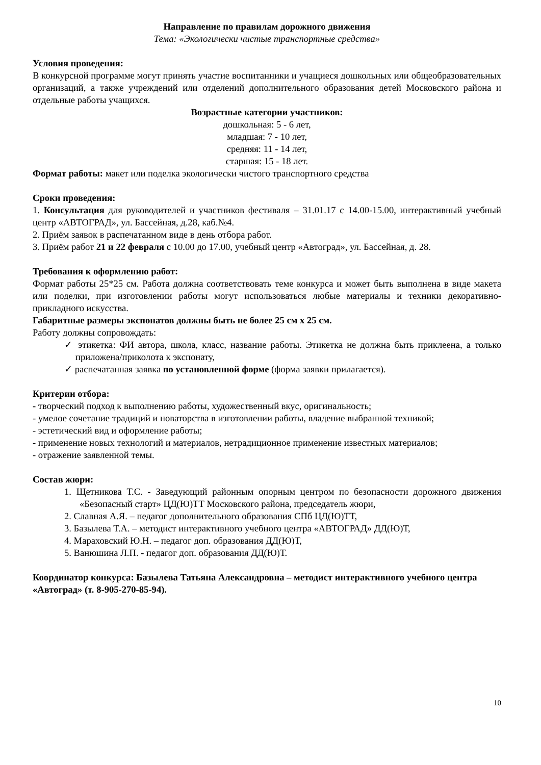Направление по правилам дорожного движения
Тема: «Экологически чистые транспортные средства»
Условия проведения:
В конкурсной программе могут принять участие воспитанники и учащиеся дошкольных или общеобразовательных организаций, а также учреждений или отделений дополнительного образования детей Московского района и отдельные работы учащихся.
Возрастные категории участников:
дошкольная: 5 - 6 лет,
младшая: 7 - 10 лет,
средняя: 11 - 14 лет,
старшая: 15 - 18 лет.
Формат работы: макет или поделка экологически чистого транспортного средства
Сроки проведения:
1. Консультация для руководителей и участников фестиваля – 31.01.17 с 14.00-15.00, интерактивный учебный центр «АВТОГРАД», ул. Бассейная, д.28, каб.№4.
2. Приём заявок в распечатанном виде в день отбора работ.
3. Приём работ 21 и 22 февраля с 10.00 до 17.00, учебный центр «Автоград», ул. Бассейная, д. 28.
Требования к оформлению работ:
Формат работы 25*25 см. Работа должна соответствовать теме конкурса и может быть выполнена в виде макета или поделки, при изготовлении работы могут использоваться любые материалы и техники декоративно-прикладного искусства.
Габаритные размеры экспонатов должны быть не более 25 см х 25 см.
Работу должны сопровождать:
✓ этикетка: ФИ автора, школа, класс, название работы. Этикетка не должна быть приклеена, а только приложена/приколота к экспонату,
✓ распечатанная заявка по установленной форме (форма заявки прилагается).
Критерии отбора:
- творческий подход к выполнению работы, художественный вкус, оригинальность;
- умелое сочетание традиций и новаторства в изготовлении работы, владение выбранной техникой;
- эстетический вид и оформление работы;
- применение новых технологий и материалов, нетрадиционное применение известных материалов;
- отражение заявленной темы.
Состав жюри:
1. Щетникова Т.С. - Заведующий районным опорным центром по безопасности дорожного движения «Безопасный старт» ЦД(Ю)ТТ Московского района, председатель жюри,
2. Славная А.Я. – педагог дополнительного образования СПб ЦД(Ю)ТТ,
3. Базылева Т.А. – методист интерактивного учебного центра «АВТОГРАД» ДД(Ю)Т,
4. Мараховский Ю.Н. – педагог доп. образования ДД(Ю)Т,
5. Ванюшина Л.П. - педагог доп. образования ДД(Ю)Т.
Координатор конкурса: Базылева Татьяна Александровна – методист интерактивного учебного центра «Автоград» (т. 8-905-270-85-94).
10